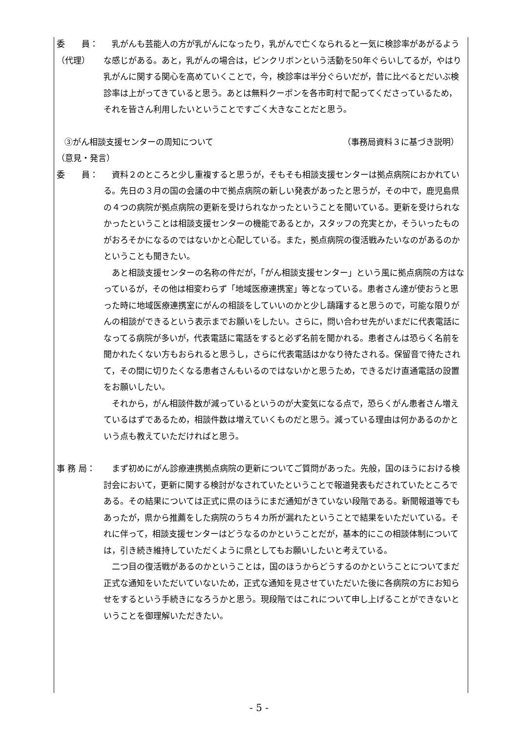委　　員：
（代理）
乳がんも芸能人の方が乳がんになったり，乳がんで亡くなられると一気に検診率があがるような感じがある。あと，乳がんの場合は，ピンクリボンという活動を50年ぐらいしてるが，やはり乳がんに関する関心を高めていくことで，今，検診率は半分ぐらいだが，昔に比べるとだいぶ検診率は上がってきていると思う。あとは無料クーポンを各市町村で配ってくださっているため，それを皆さん利用したいということですごく大きなことだと思う。
③がん相談支援センターの周知について （事務局資料３に基づき説明）
（意見・発言）
委　　員： 資料２のところと少し重複すると思うが，そもそも相談支援センターは拠点病院におかれている。先日の３月の国の会議の中で拠点病院の新しい発表があったと思うが，その中で，鹿児島県の４つの病院が拠点病院の更新を受けられなかったということを聞いている。更新を受けられなかったということは相談支援センターの機能であるとか，スタッフの充実とか，そういったものがおろそかになるのではないかと心配している。また，拠点病院の復活戦みたいなのがあるのかということも聞きたい。
あと相談支援センターの名称の件だが，「がん相談支援センター」という風に拠点病院の方はなっているが，その他は相変わらず「地域医療連携室」等となっている。患者さん達が使おうと思った時に地域医療連携室にがんの相談をしていいのかと少し躊躇すると思うので，可能な限りがんの相談ができるという表示までお願いをしたい。さらに，問い合わせ先がいまだに代表電話になってる病院が多いが，代表電話に電話をすると必ず名前を聞かれる。患者さんは恐らく名前を聞かれたくない方もおられると思うし，さらに代表電話はかなり待たされる。保留音で待たされて，その間に切りたくなる患者さんもいるのではないかと思うため，できるだけ直通電話の設置をお願いしたい。
それから，がん相談件数が減っているというのが大変気になる点で，恐らくがん患者さん増えているはずであるため，相談件数は増えていくものだと思う。減っている理由は何かあるのかという点も教えていただければと思う。
事 務 局： まず初めにがん診療連携拠点病院の更新についてご質問があった。先般，国のほうにおける検討会において，更新に関する検討がなされていたということで報道発表もだされていたところである。その結果については正式に県のほうにまだ通知がきていない段階である。新聞報道等でもあったが，県から推薦をした病院のうち４カ所が漏れたということで結果をいただいている。それに伴って，相談支援センターはどうなるのかということだが，基本的にこの相談体制については，引き続き維持していただくように県としてもお願いしたいと考えている。
二つ目の復活戦があるのかということは，国のほうからどうするのかということについてまだ正式な通知をいただいていないため，正式な通知を見させていただいた後に各病院の方にお知らせをするという手続きになろうかと思う。現段階ではこれについて申し上げることができないということを御理解いただきたい。
- 5 -